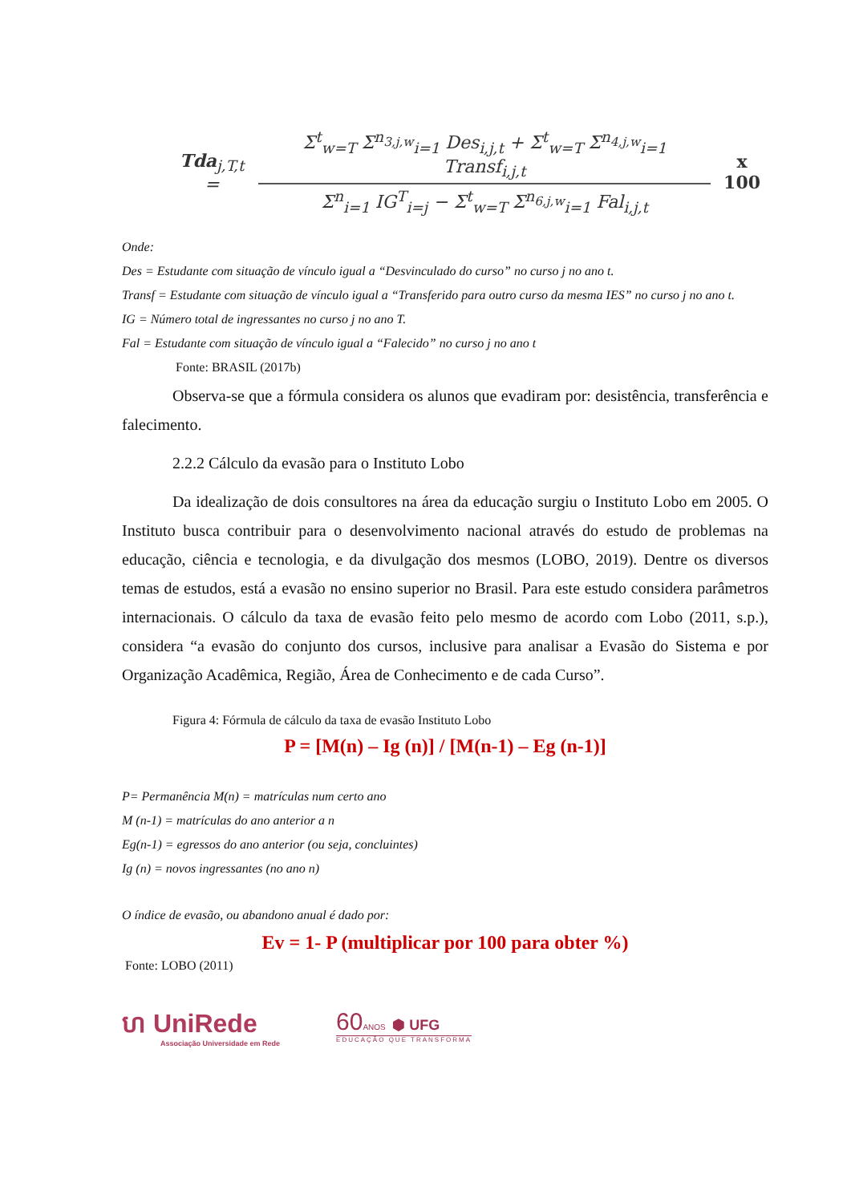Tda<sub>j,T,t</sub> =
Σ<sup>t</sup><sub>w=T</sub> Σ<sup>n<sub>3,j,w</sub></sup><sub>i=1</sub> Des<sub>i,j,t</sub> + Σ<sup>t</sup><sub>w=T</sub> Σ<sup>n<sub>4,j,w</sub></sup><sub>i=1</sub> Transf<sub>i,j,t</sub>
Σ<sup>n</sup><sub>i=1</sub> IG<sup>T</sup><sub>i=j</sub> − Σ<sup>t</sup><sub>w=T</sub> Σ<sup>n<sub>6,j,w</sub></sup><sub>i=1</sub> Fal<sub>i,j,t</sub>
x 100
Onde:
Des = Estudante com situação de vínculo igual a “Desvinculado do curso” no curso j no ano t.
Transf = Estudante com situação de vínculo igual a “Transferido para outro curso da mesma IES” no curso j no ano t.
IG = Número total de ingressantes no curso j no ano T.
Fal = Estudante com situação de vínculo igual a “Falecido” no curso j no ano t
Fonte: BRASIL (2017b)
Observa-se que a fórmula considera os alunos que evadiram por: desistência, transferência e falecimento.
2.2.2 Cálculo da evasão para o Instituto Lobo
Da idealização de dois consultores na área da educação surgiu o Instituto Lobo em 2005. O Instituto busca contribuir para o desenvolvimento nacional através do estudo de problemas na educação, ciência e tecnologia, e da divulgação dos mesmos (LOBO, 2019). Dentre os diversos temas de estudos, está a evasão no ensino superior no Brasil. Para este estudo considera parâmetros internacionais. O cálculo da taxa de evasão feito pelo mesmo de acordo com Lobo (2011, s.p.), considera “a evasão do conjunto dos cursos, inclusive para analisar a Evasão do Sistema e por Organização Acadêmica, Região, Área de Conhecimento e de cada Curso”.
Figura 4: Fórmula de cálculo da taxa de evasão Instituto Lobo
P = [M(n) – Ig (n)] / [M(n-1) – Eg (n-1)]
P= Permanência M(n) = matrículas num certo ano
M (n-1) = matrículas do ano anterior a n
Eg(n-1) = egressos do ano anterior (ou seja, concluintes)
Ig (n) = novos ingressantes (no ano n)
O índice de evasão, ou abandono anual é dado por:
Ev = 1- P (multiplicar por 100 para obter %)
Fonte: LOBO (2011)
ហ UniRede
Associação Universidade em Rede
60ANOS ⬢ UFG
EDUCAÇÃO QUE TRANSFORMA